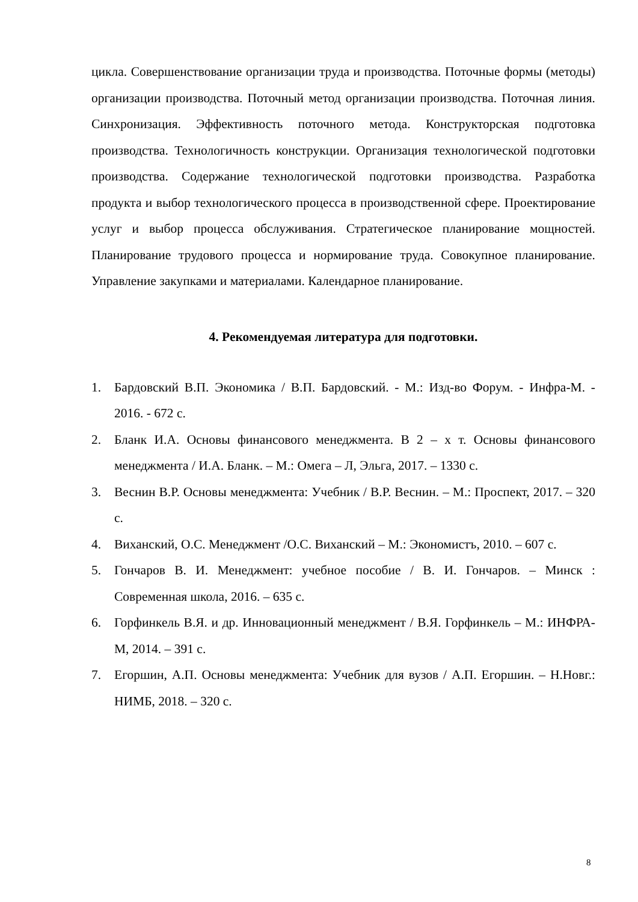цикла. Совершенствование организации труда и производства. Поточные формы (методы) организации производства. Поточный метод организации производства. Поточная линия. Синхронизация. Эффективность поточного метода. Конструкторская подготовка производства. Технологичность конструкции. Организация технологической подготовки производства. Содержание технологической подготовки производства. Разработка продукта и выбор технологического процесса в производственной сфере. Проектирование услуг и выбор процесса обслуживания. Стратегическое планирование мощностей. Планирование трудового процесса и нормирование труда. Совокупное планирование. Управление закупками и материалами. Календарное планирование.
4. Рекомендуемая литература для подготовки.
1. Бардовский В.П. Экономика / В.П. Бардовский. - М.: Изд-во Форум. - Инфра-М. - 2016. - 672 с.
2. Бланк И.А. Основы финансового менеджмента. В 2 – х т. Основы финансового менеджмента / И.А. Бланк. – М.: Омега – Л, Эльга, 2017. – 1330 с.
3. Веснин В.Р. Основы менеджмента: Учебник / В.Р. Веснин. – М.: Проспект, 2017. – 320 с.
4. Виханский, О.С. Менеджмент /О.С. Виханский – М.: Экономистъ, 2010. – 607 с.
5. Гончаров В. И. Менеджмент: учебное пособие / В. И. Гончаров. – Минск : Современная школа, 2016. – 635 с.
6. Горфинкель В.Я. и др. Инновационный менеджмент / В.Я. Горфинкель – М.: ИНФРА-М, 2014. – 391 с.
7. Егоршин, А.П. Основы менеджмента: Учебник для вузов / А.П. Егоршин. – Н.Новг.: НИМБ, 2018. – 320 с.
8